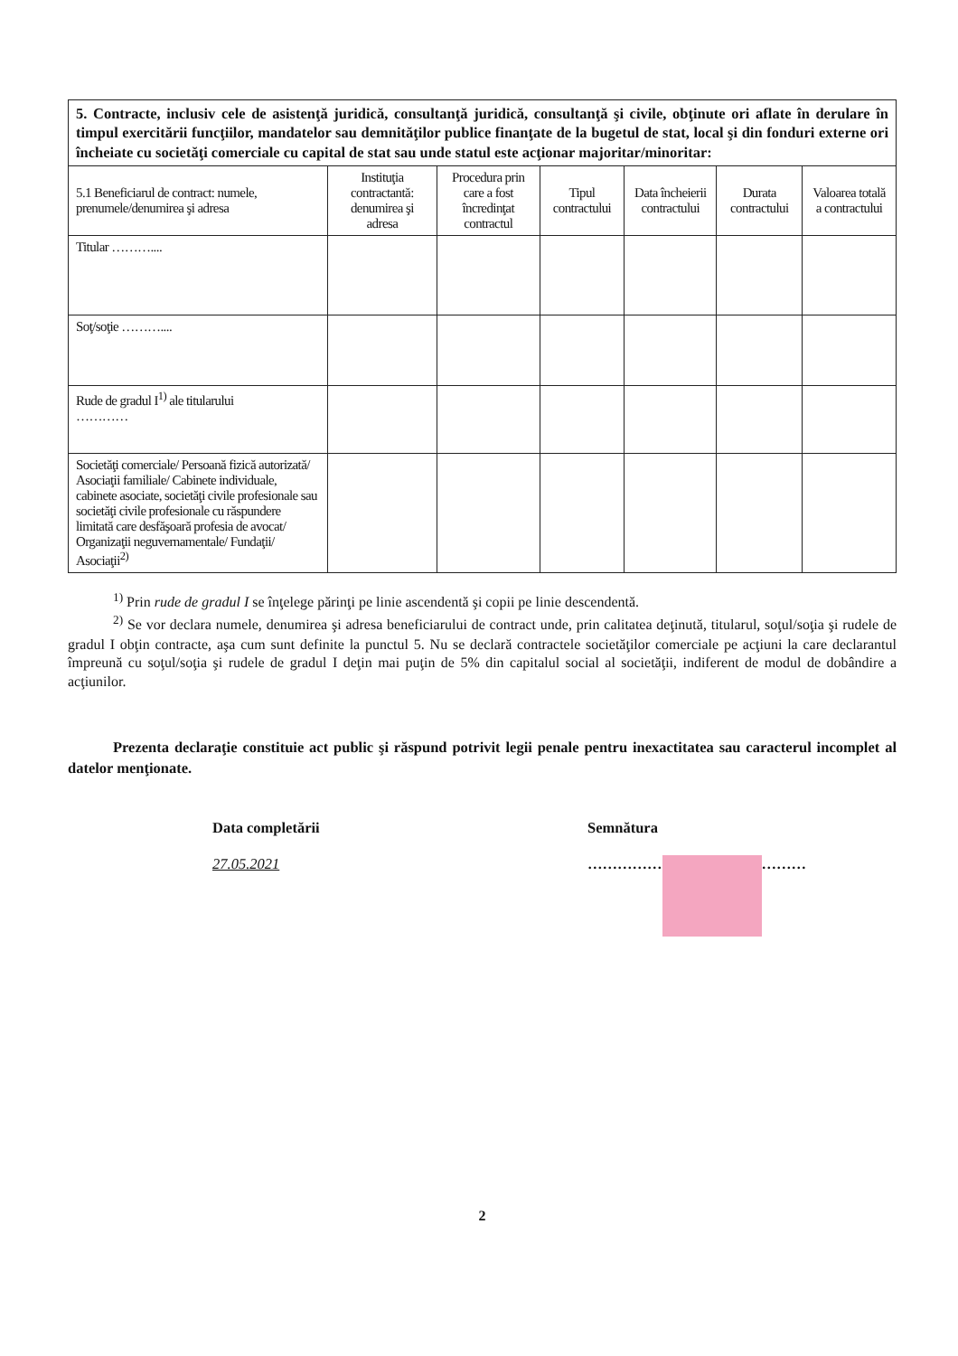| 5. Contracte, inclusiv cele de asistenţă juridică, consultanţă juridică, consultanţă şi civile, obţinute ori aflate în derulare în timpul exercitării funcţiilor, mandatelor sau demnităţilor publice finanţate de la bugetul de stat, local şi din fonduri externe ori încheiate cu societăţi comerciale cu capital de stat sau unde statul este acţionar majoritar/minoritar: | | | | | | |
| 5.1 Beneficiarul de contract: numele, prenumele/denumirea şi adresa | Instituţia contractantă: denumirea şi adresa | Procedura prin care a fost încredinţat contractul | Tipul contractului | Data încheierii contractului | Durata contractului | Valoarea totală a contractului |
| Titular ……….... | | | | | | |
| Soţ/soţie ……….... | | | | | | |
| Rude de gradul I<sup>1)</sup> ale titularului ………… | | | | | | |
| Societăţi comerciale/ Persoană fizică autorizată/ Asociaţii familiale/ Cabinete individuale, cabinete asociate, societăţi civile profesionale sau societăţi civile profesionale cu răspundere limitată care desfăşoară profesia de avocat/ Organizaţii neguvernamentale/ Fundaţii/ Asociaţii<sup>2)</sup> | | | | | | |
<sup>1)</sup> Prin rude de gradul I se înţelege părinţi pe linie ascendentă şi copii pe linie descendentă.
<sup>2)</sup> Se vor declara numele, denumirea şi adresa beneficiarului de contract unde, prin calitatea deţinută, titularul, soţul/soţia şi rudele de gradul I obţin contracte, aşa cum sunt definite la punctul 5. Nu se declară contractele societăţilor comerciale pe acţiuni la care declarantul împreună cu soţul/soţia şi rudele de gradul I deţin mai puţin de 5% din capitalul social al societăţii, indiferent de modul de dobândire a acţiunilor.
Prezenta declaraţie constituie act public şi răspund potrivit legii penale pentru inexactitatea sau caracterul incomplet al datelor menţionate.
Data completării
27.05.2021
Semnătura
…………… ………
2